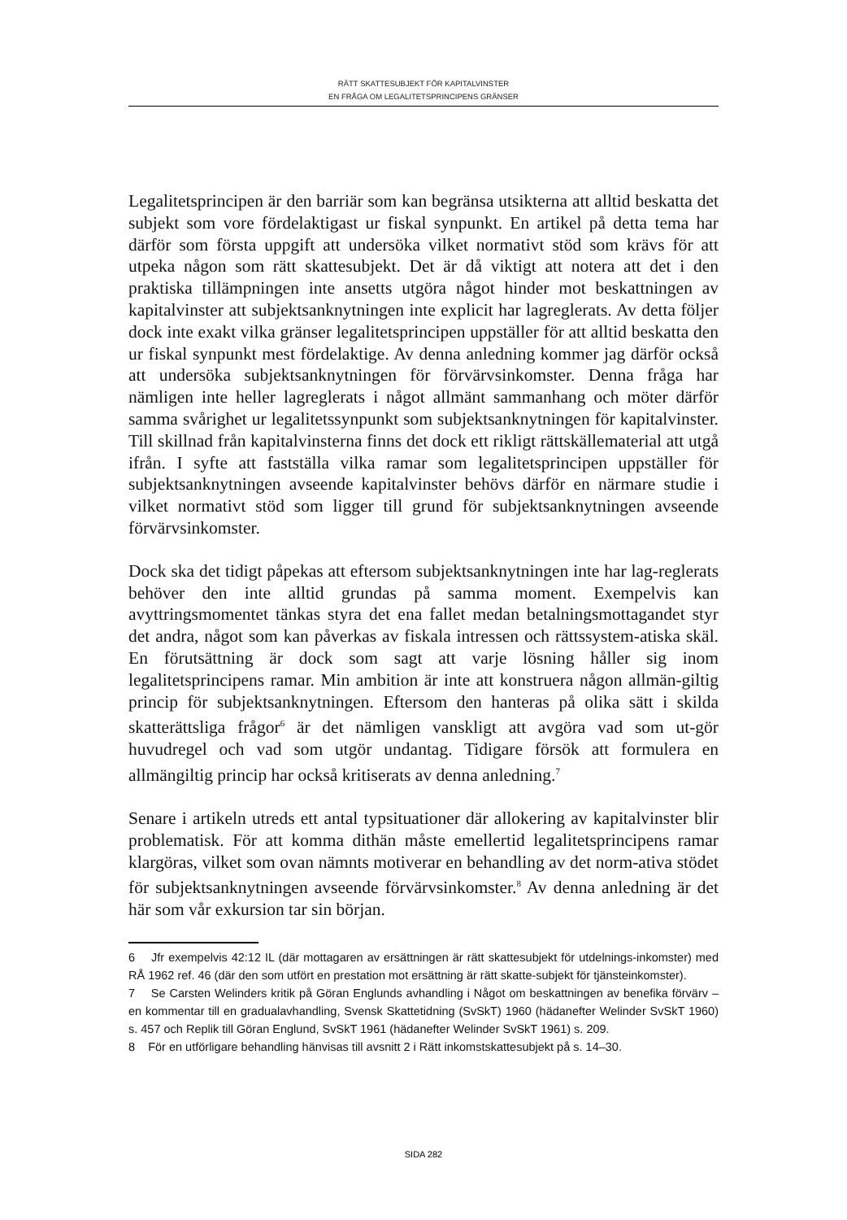RÄTT SKATTESUBJEKT FÖR KAPITALVINSTER
EN FRÅGA OM LEGALITETSPRINCIPENS GRÄNSER
Legalitetsprincipen är den barriär som kan begränsa utsikterna att alltid beskatta det subjekt som vore fördelaktigast ur fiskal synpunkt. En artikel på detta tema har därför som första uppgift att undersöka vilket normativt stöd som krävs för att utpeka någon som rätt skattesubjekt. Det är då viktigt att notera att det i den praktiska tillämpningen inte ansetts utgöra något hinder mot beskattningen av kapitalvinster att subjektsanknytningen inte explicit har lagreglerats. Av detta följer dock inte exakt vilka gränser legalitetsprincipen uppställer för att alltid beskatta den ur fiskal synpunkt mest fördelaktige. Av denna anledning kommer jag därför också att undersöka subjektsanknytningen för förvärvsinkomster. Denna fråga har nämligen inte heller lagreglerats i något allmänt sammanhang och möter därför samma svårighet ur legalitetssynpunkt som subjektsanknytningen för kapitalvinster. Till skillnad från kapitalvinsterna finns det dock ett rikligt rättskällematerial att utgå ifrån. I syfte att fastställa vilka ramar som legalitetsprincipen uppställer för subjektsanknytningen avseende kapitalvinster behövs därför en närmare studie i vilket normativt stöd som ligger till grund för subjektsanknytningen avseende förvärvsinkomster.
Dock ska det tidigt påpekas att eftersom subjektsanknytningen inte har lag-reglerats behöver den inte alltid grundas på samma moment. Exempelvis kan avyttringsmomentet tänkas styra det ena fallet medan betalningsmottagandet styr det andra, något som kan påverkas av fiskala intressen och rättssystem-atiska skäl. En förutsättning är dock som sagt att varje lösning håller sig inom legalitetsprincipens ramar. Min ambition är inte att konstruera någon allmän-giltig princip för subjektsanknytningen. Eftersom den hanteras på olika sätt i skilda skatterättsliga frågor<sup>6</sup> är det nämligen vanskligt att avgöra vad som ut-gör huvudregel och vad som utgör undantag. Tidigare försök att formulera en allmängiltig princip har också kritiserats av denna anledning.<sup>7</sup>
Senare i artikeln utreds ett antal typsituationer där allokering av kapitalvinster blir problematisk. För att komma dithän måste emellertid legalitetsprincipens ramar klargöras, vilket som ovan nämnts motiverar en behandling av det norm-ativa stödet för subjektsanknytningen avseende förvärvsinkomster.<sup>8</sup> Av denna anledning är det här som vår exkursion tar sin början.
6 Jfr exempelvis 42:12 IL (där mottagaren av ersättningen är rätt skattesubjekt för utdelnings-inkomster) med RÅ 1962 ref. 46 (där den som utfört en prestation mot ersättning är rätt skatte-subjekt för tjänsteinkomster).
7 Se Carsten Welinders kritik på Göran Englunds avhandling i Något om beskattningen av benefika förvärv – en kommentar till en gradualavhandling, Svensk Skattetidning (SvSkT) 1960 (hädanefter Welinder SvSkT 1960) s. 457 och Replik till Göran Englund, SvSkT 1961 (hädanefter Welinder SvSkT 1961) s. 209.
8 För en utförligare behandling hänvisas till avsnitt 2 i Rätt inkomstskattesubjekt på s. 14–30.
SIDA 282